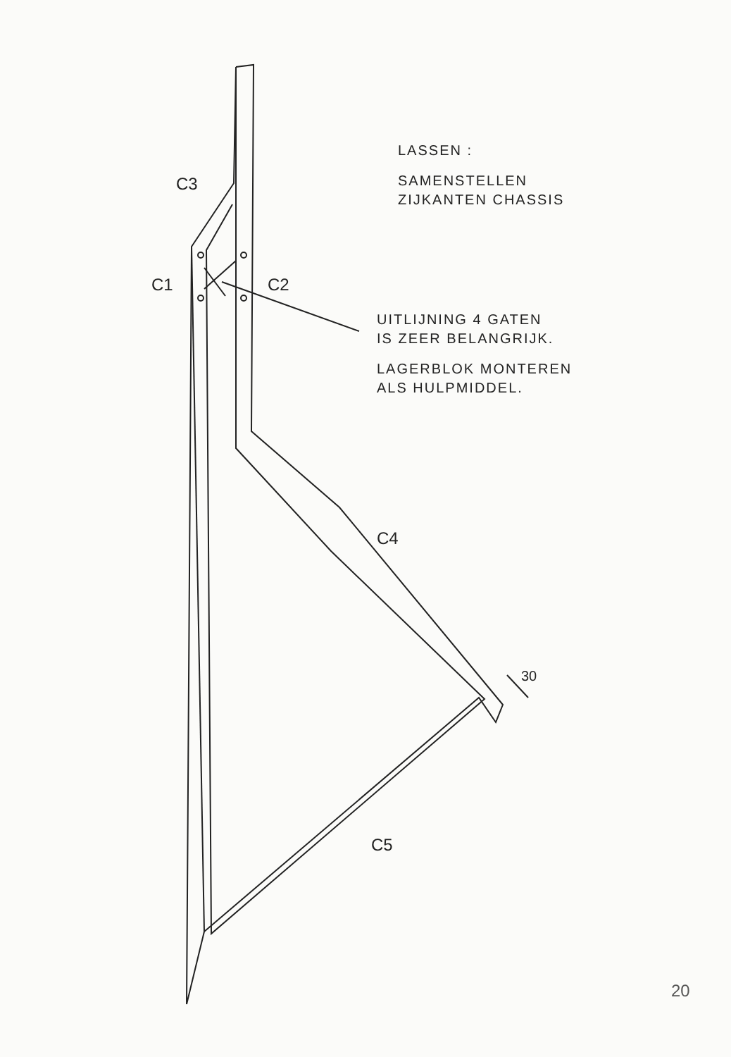C3
C1 C2
C4
C5
30
LASSEN :
SAMENSTELLEN
ZIJKANTEN CHASSIS
UITLIJNING 4 GATEN
IS ZEER BELANGRIJK.
LAGERBLOK MONTEREN
ALS HULPMIDDEL.
20